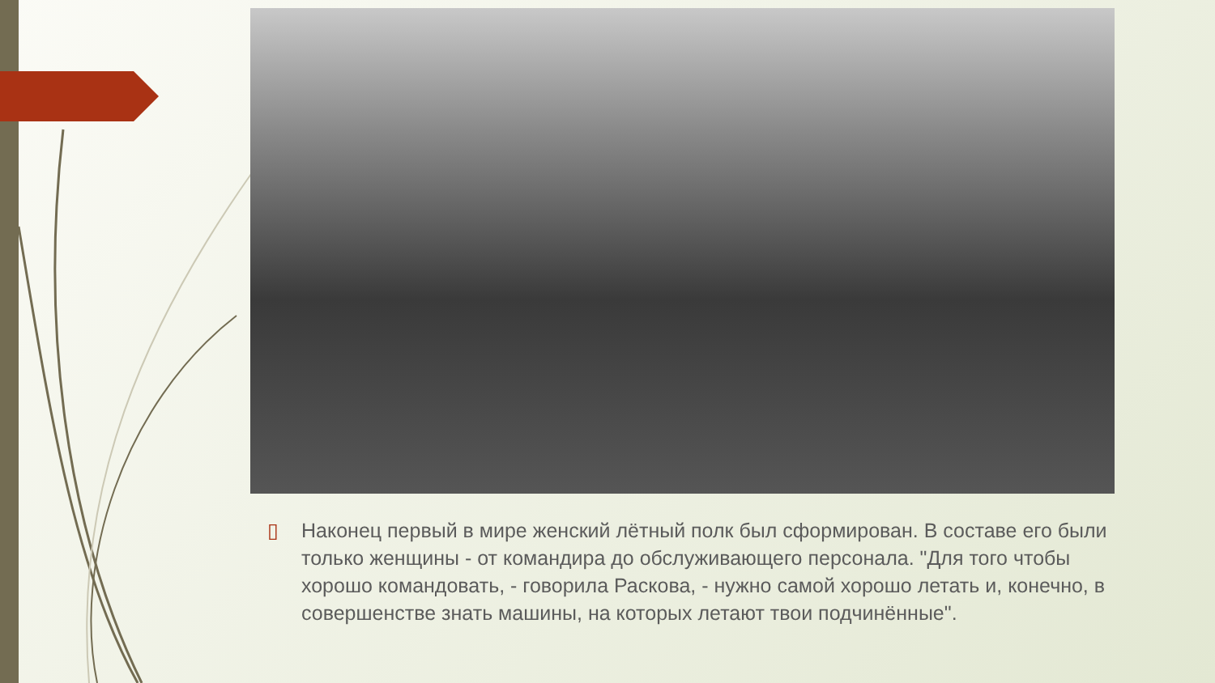▯ Наконец первый в мире женский лётный полк был сформирован. В составе его были только женщины - от командира до обслуживающего персонала. "Для того чтобы хорошо командовать, - говорила Раскова, - нужно самой хорошо летать и, конечно, в совершенстве знать машины, на которых летают твои подчинённые".